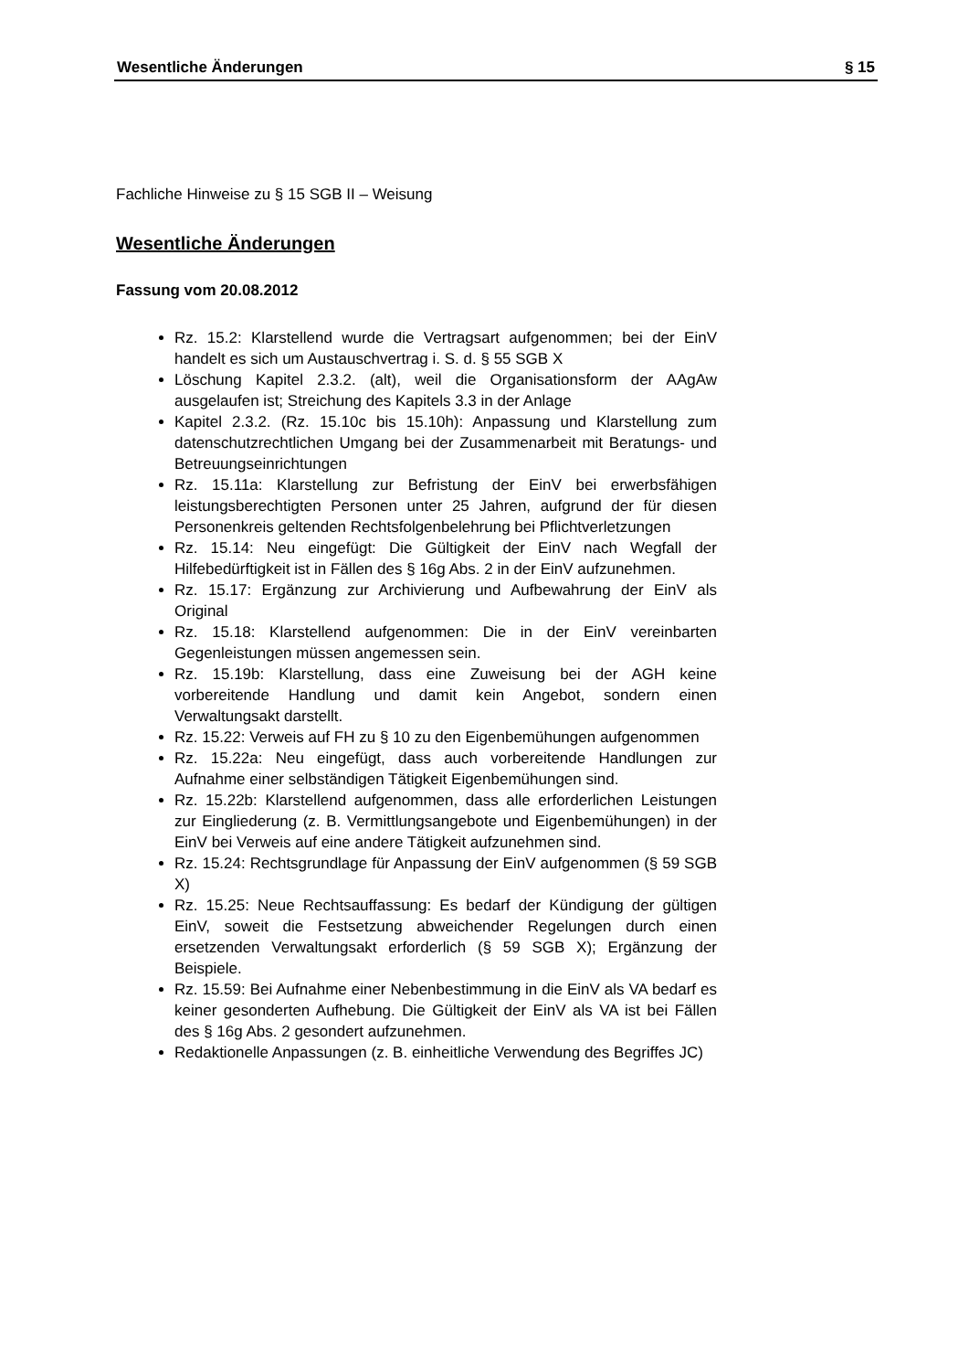Wesentliche Änderungen § 15
Fachliche Hinweise zu § 15 SGB II – Weisung
Wesentliche Änderungen
Fassung vom 20.08.2012
Rz. 15.2: Klarstellend wurde die Vertragsart aufgenommen; bei der EinV handelt es sich um Austauschvertrag i. S. d. § 55 SGB X
Löschung Kapitel 2.3.2. (alt), weil die Organisationsform der AAgAw ausgelaufen ist; Streichung des Kapitels 3.3 in der Anlage
Kapitel 2.3.2. (Rz. 15.10c bis 15.10h): Anpassung und Klarstellung zum datenschutzrechtlichen Umgang bei der Zusammenarbeit mit Beratungs- und Betreuungseinrichtungen
Rz. 15.11a: Klarstellung zur Befristung der EinV bei erwerbsfähigen leistungsberechtigten Personen unter 25 Jahren, aufgrund der für diesen Personenkreis geltenden Rechtsfolgenbelehrung bei Pflichtverletzungen
Rz. 15.14: Neu eingefügt: Die Gültigkeit der EinV nach Wegfall der Hilfebedürftigkeit ist in Fällen des § 16g Abs. 2 in der EinV aufzunehmen.
Rz. 15.17: Ergänzung zur Archivierung und Aufbewahrung der EinV als Original
Rz. 15.18: Klarstellend aufgenommen: Die in der EinV vereinbarten Gegenleistungen müssen angemessen sein.
Rz. 15.19b: Klarstellung, dass eine Zuweisung bei der AGH keine vorbereitende Handlung und damit kein Angebot, sondern einen Verwaltungsakt darstellt.
Rz. 15.22: Verweis auf FH zu § 10 zu den Eigenbemühungen aufgenommen
Rz. 15.22a: Neu eingefügt, dass auch vorbereitende Handlungen zur Aufnahme einer selbständigen Tätigkeit Eigenbemühungen sind.
Rz. 15.22b: Klarstellend aufgenommen, dass alle erforderlichen Leistungen zur Eingliederung (z. B. Vermittlungsangebote und Eigenbemühungen) in der EinV bei Verweis auf eine andere Tätigkeit aufzunehmen sind.
Rz. 15.24: Rechtsgrundlage für Anpassung der EinV aufgenommen (§ 59 SGB X)
Rz. 15.25: Neue Rechtsauffassung: Es bedarf der Kündigung der gültigen EinV, soweit die Festsetzung abweichender Regelungen durch einen ersetzenden Verwaltungsakt erforderlich (§ 59 SGB X); Ergänzung der Beispiele.
Rz. 15.59: Bei Aufnahme einer Nebenbestimmung in die EinV als VA bedarf es keiner gesonderten Aufhebung. Die Gültigkeit der EinV als VA ist bei Fällen des § 16g Abs. 2 gesondert aufzunehmen.
Redaktionelle Anpassungen (z. B. einheitliche Verwendung des Begriffes JC)